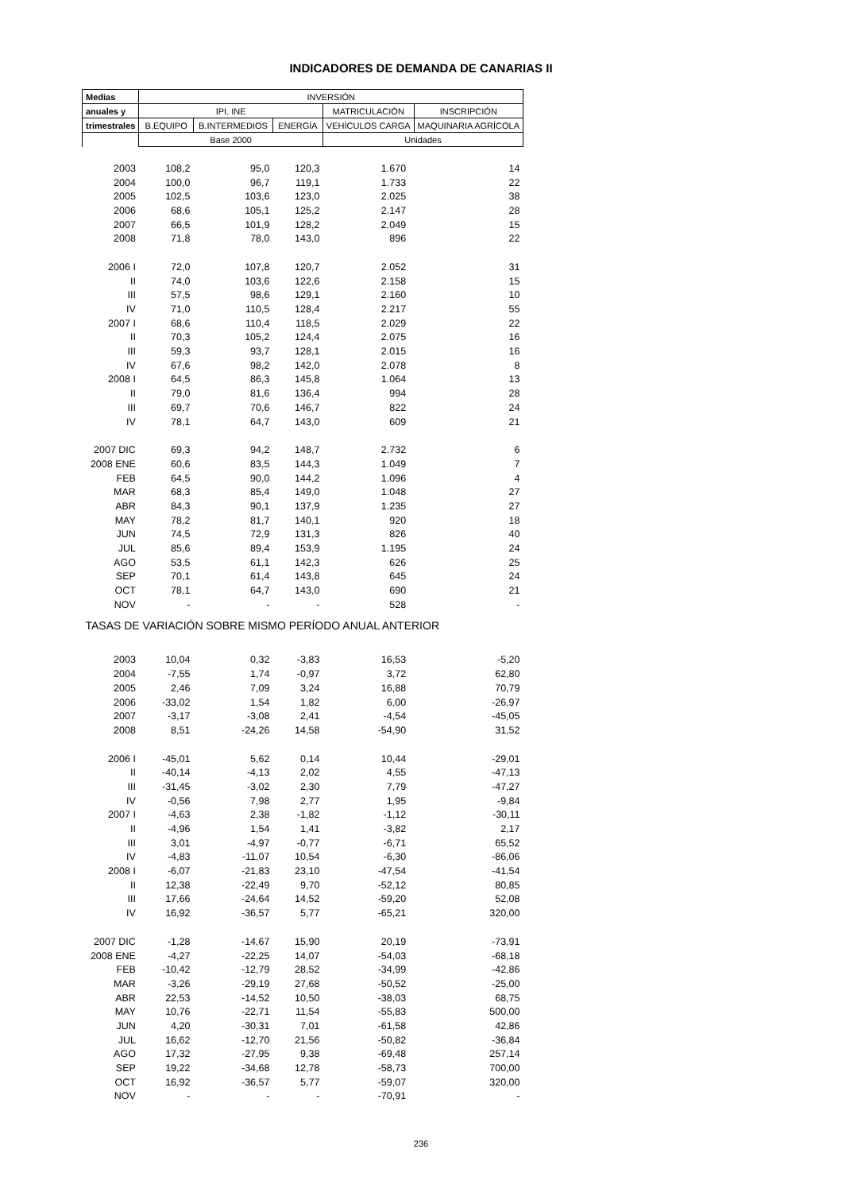INDICADORES DE DEMANDA DE CANARIAS II
| Medias | INVERSIÓN | | | | |
| --- | --- | --- | --- | --- | --- |
| anuales y | IPI. INE | | | MATRICULACIÓN | INSCRIPCIÓN |
| trimestrales | B.EQUIPO | B.INTERMEDIOS | ENERGÍA | VEHÍCULOS CARGA | MAQUINARIA AGRÍCOLA |
| | Base 2000 | | | Unidades | |
| 2003 | 108,2 | 95,0 | 120,3 | 1.670 | 14 |
| 2004 | 100,0 | 96,7 | 119,1 | 1.733 | 22 |
| 2005 | 102,5 | 103,6 | 123,0 | 2.025 | 38 |
| 2006 | 68,6 | 105,1 | 125,2 | 2.147 | 28 |
| 2007 | 66,5 | 101,9 | 128,2 | 2.049 | 15 |
| 2008 | 71,8 | 78,0 | 143,0 | 896 | 22 |
| 2006 I | 72,0 | 107,8 | 120,7 | 2.052 | 31 |
| II | 74,0 | 103,6 | 122,6 | 2.158 | 15 |
| III | 57,5 | 98,6 | 129,1 | 2.160 | 10 |
| IV | 71,0 | 110,5 | 128,4 | 2.217 | 55 |
| 2007 I | 68,6 | 110,4 | 118,5 | 2.029 | 22 |
| II | 70,3 | 105,2 | 124,4 | 2.075 | 16 |
| III | 59,3 | 93,7 | 128,1 | 2.015 | 16 |
| IV | 67,6 | 98,2 | 142,0 | 2.078 | 8 |
| 2008 I | 64,5 | 86,3 | 145,8 | 1.064 | 13 |
| II | 79,0 | 81,6 | 136,4 | 994 | 28 |
| III | 69,7 | 70,6 | 146,7 | 822 | 24 |
| IV | 78,1 | 64,7 | 143,0 | 609 | 21 |
| 2007 DIC | 69,3 | 94,2 | 148,7 | 2.732 | 6 |
| 2008 ENE | 60,6 | 83,5 | 144,3 | 1.049 | 7 |
| FEB | 64,5 | 90,0 | 144,2 | 1.096 | 4 |
| MAR | 68,3 | 85,4 | 149,0 | 1.048 | 27 |
| ABR | 84,3 | 90,1 | 137,9 | 1.235 | 27 |
| MAY | 78,2 | 81,7 | 140,1 | 920 | 18 |
| JUN | 74,5 | 72,9 | 131,3 | 826 | 40 |
| JUL | 85,6 | 89,4 | 153,9 | 1.195 | 24 |
| AGO | 53,5 | 61,1 | 142,3 | 626 | 25 |
| SEP | 70,1 | 61,4 | 143,8 | 645 | 24 |
| OCT | 78,1 | 64,7 | 143,0 | 690 | 21 |
| NOV | - | - | - | 528 | - |
| TASAS DE VARIACIÓN SOBRE MISMO PERÍODO ANUAL ANTERIOR | | | | | |
| 2003 | 10,04 | 0,32 | -3,83 | 16,53 | -5,20 |
| 2004 | -7,55 | 1,74 | -0,97 | 3,72 | 62,80 |
| 2005 | 2,46 | 7,09 | 3,24 | 16,88 | 70,79 |
| 2006 | -33,02 | 1,54 | 1,82 | 6,00 | -26,97 |
| 2007 | -3,17 | -3,08 | 2,41 | -4,54 | -45,05 |
| 2008 | 8,51 | -24,26 | 14,58 | -54,90 | 31,52 |
| 2006 I | -45,01 | 5,62 | 0,14 | 10,44 | -29,01 |
| II | -40,14 | -4,13 | 2,02 | 4,55 | -47,13 |
| III | -31,45 | -3,02 | 2,30 | 7,79 | -47,27 |
| IV | -0,56 | 7,98 | 2,77 | 1,95 | -9,84 |
| 2007 I | -4,63 | 2,38 | -1,82 | -1,12 | -30,11 |
| II | -4,96 | 1,54 | 1,41 | -3,82 | 2,17 |
| III | 3,01 | -4,97 | -0,77 | -6,71 | 65,52 |
| IV | -4,83 | -11,07 | 10,54 | -6,30 | -86,06 |
| 2008 I | -6,07 | -21,83 | 23,10 | -47,54 | -41,54 |
| II | 12,38 | -22,49 | 9,70 | -52,12 | 80,85 |
| III | 17,66 | -24,64 | 14,52 | -59,20 | 52,08 |
| IV | 16,92 | -36,57 | 5,77 | -65,21 | 320,00 |
| 2007 DIC | -1,28 | -14,67 | 15,90 | 20,19 | -73,91 |
| 2008 ENE | -4,27 | -22,25 | 14,07 | -54,03 | -68,18 |
| FEB | -10,42 | -12,79 | 28,52 | -34,99 | -42,86 |
| MAR | -3,26 | -29,19 | 27,68 | -50,52 | -25,00 |
| ABR | 22,53 | -14,52 | 10,50 | -38,03 | 68,75 |
| MAY | 10,76 | -22,71 | 11,54 | -55,83 | 500,00 |
| JUN | 4,20 | -30,31 | 7,01 | -61,58 | 42,86 |
| JUL | 16,62 | -12,70 | 21,56 | -50,82 | -36,84 |
| AGO | 17,32 | -27,95 | 9,38 | -69,48 | 257,14 |
| SEP | 19,22 | -34,68 | 12,78 | -58,73 | 700,00 |
| OCT | 16,92 | -36,57 | 5,77 | -59,07 | 320,00 |
| NOV | - | - | - | -70,91 | - |
236